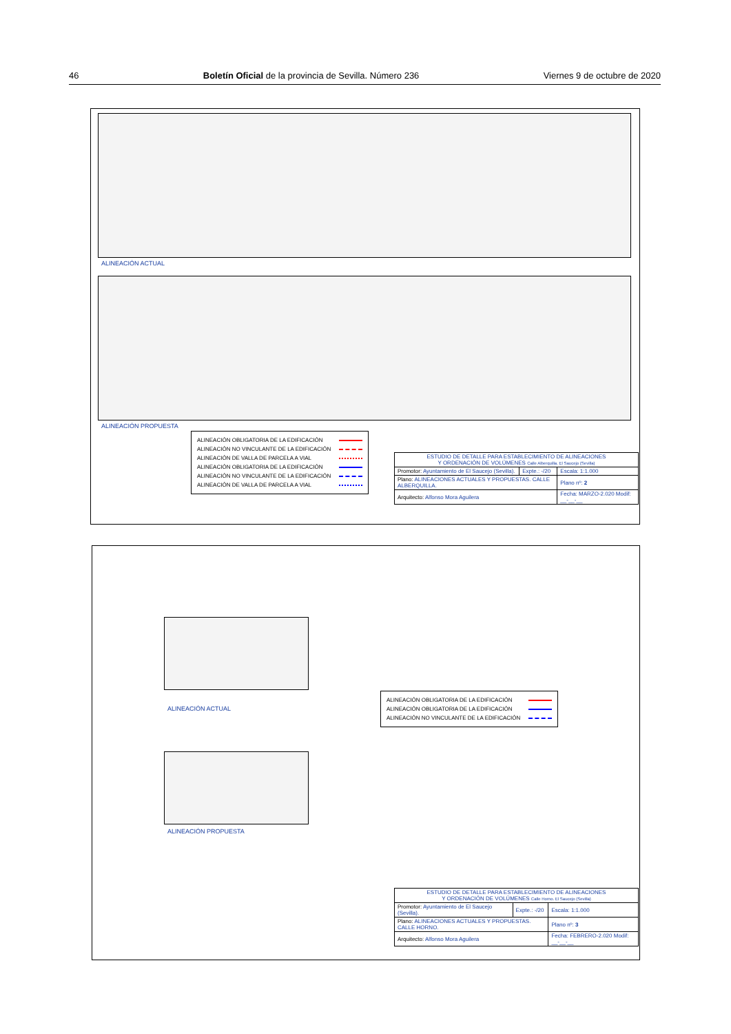46 Boletín Oficial de la provincia de Sevilla. Número 236 Viernes 9 de octubre de 2020
ALINEACIÓN ACTUAL
ALINEACIÓN PROPUESTA
ALINEACIÓN OBLIGATORIA DE LA EDIFICACIÓN
ALINEACIÓN NO VINCULANTE DE LA EDIFICACIÓN
ALINEACIÓN DE VALLA DE PARCELA A VIAL
ALINEACIÓN OBLIGATORIA DE LA EDIFICACIÓN
ALINEACIÓN NO VINCULANTE DE LA EDIFICACIÓN
ALINEACIÓN DE VALLA DE PARCELA A VIAL
| ESTUDIO DE DETALLE PARA ESTABLECIMIENTO DE ALINEACIONES Y ORDENACIÓN DE VOLÚMENES Calle Alberquilla. El Saucejo (Sevilla) | | |
| Promotor: Ayuntamiento de El Saucejo (Sevilla). | Expte.: -/20 | Escala: 1:1.000 |
| Plano: ALINEACIONES ACTUALES Y PROPUESTAS. CALLE ALBERQUILLA. | | Plano nº: 2 |
| Arquitecto: Alfonso Mora Aguilera | | Fecha: MARZO-2.020 Modif: __-__-__ |
ALINEACIÓN ACTUAL
ALINEACIÓN OBLIGATORIA DE LA EDIFICACIÓN
ALINEACIÓN OBLIGATORIA DE LA EDIFICACIÓN
ALINEACIÓN NO VINCULANTE DE LA EDIFICACIÓN
ALINEACIÓN PROPUESTA
| ESTUDIO DE DETALLE PARA ESTABLECIMIENTO DE ALINEACIONES Y ORDENACIÓN DE VOLÚMENES Calle Horno. El Saucejo (Sevilla) | | |
| Promotor: Ayuntamiento de El Saucejo (Sevilla). | Expte.: -/20 | Escala: 1:1.000 |
| Plano: ALINEACIONES ACTUALES Y PROPUESTAS. CALLE HORNO. | | Plano nº: 3 |
| Arquitecto: Alfonso Mora Aguilera | | Fecha: FEBRERO-2.020 Modif: __-__-__ |